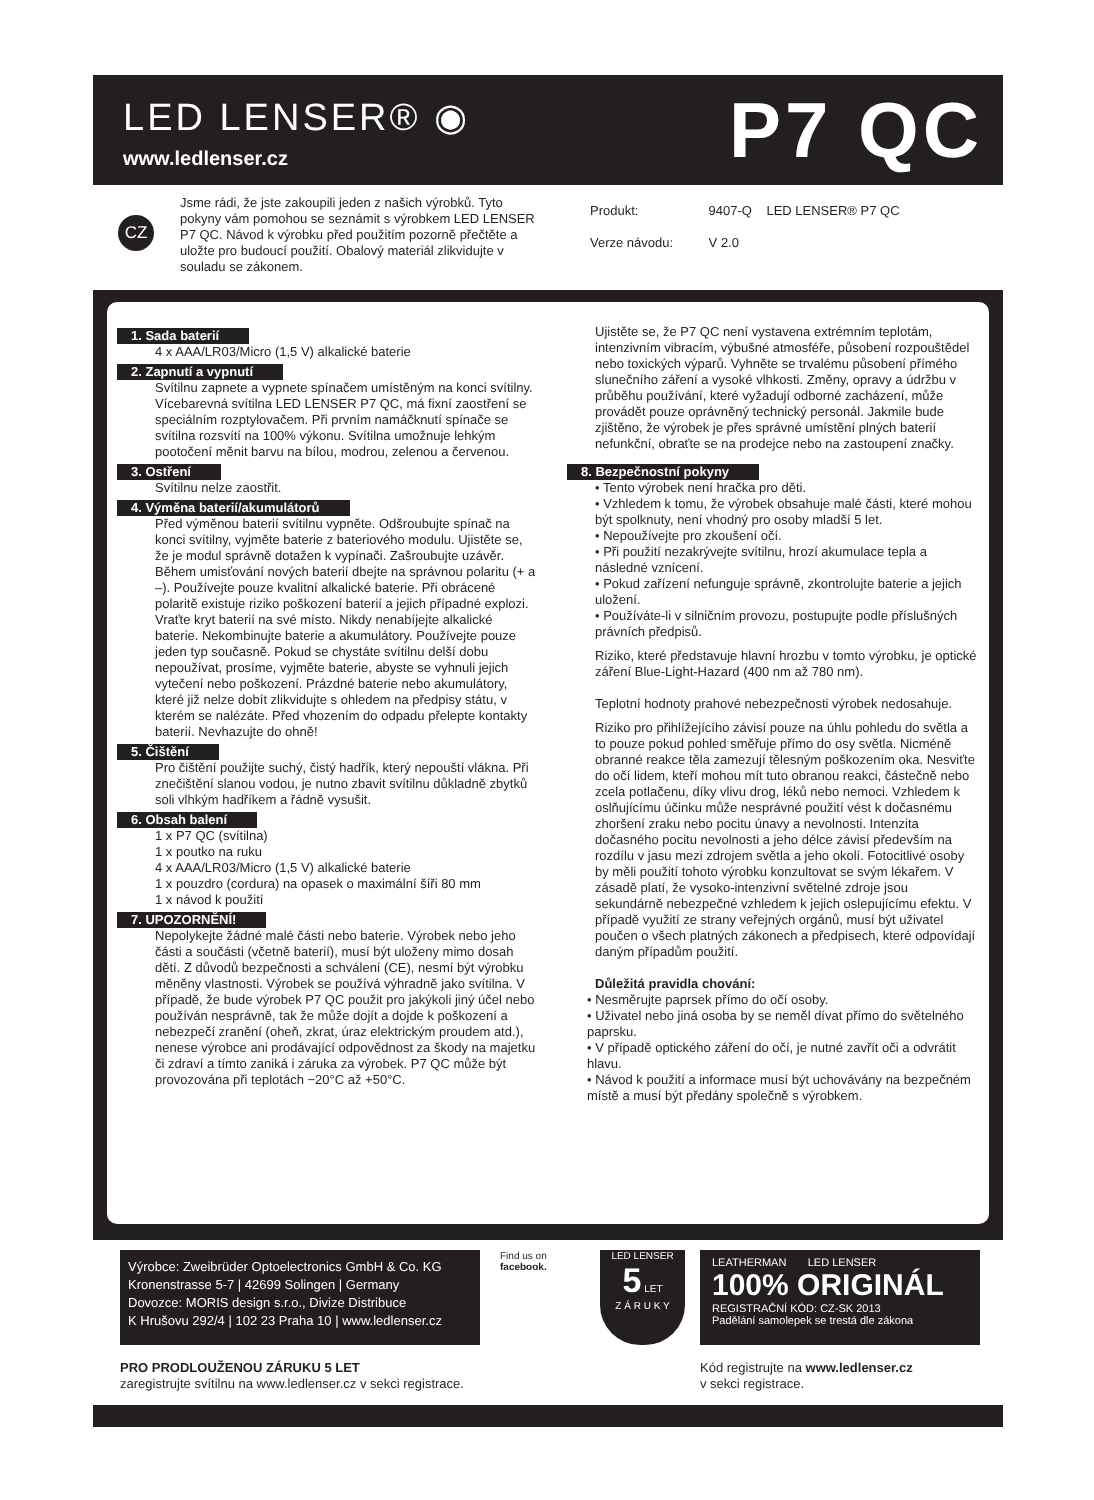LED LENSER® ◉
www.ledlenser.cz P7 QC
CZ
Jsme rádi, že jste zakoupili jeden z našich výrobků. Tyto pokyny vám pomohou se seznámit s výrobkem LED LENSER P7 QC. Návod k výrobku před použitím pozorně přečtěte a uložte pro budoucí použití. Obalový materiál zlikvidujte v souladu se zákonem.
Produkt: 9407-Q LED LENSER® P7 QC
Verze návodu: V 2.0
1. Sada baterií
4 x AAA/LR03/Micro (1,5 V) alkalické baterie
2. Zapnutí a vypnutí
Svítilnu zapnete a vypnete spínačem umístěným na konci svítilny. Vícebarevná svítilna LED LENSER P7 QC, má fixní zaostření se speciálním rozptylovačem. Při prvním namáčknutí spínače se svítilna rozsvítí na 100% výkonu. Svítilna umožnuje lehkým pootočení měnit barvu na bílou, modrou, zelenou a červenou.
3. Ostření
Svítilnu nelze zaostřit.
4. Výměna baterií/akumulátorů
Před výměnou baterií svítilnu vypněte. Odšroubujte spínač na konci svítilny, vyjměte baterie z bateriového modulu. Ujistěte se, že je modul správně dotažen k vypínači. Zašroubujte uzávěr. Během umisťování nových baterií dbejte na správnou polaritu (+ a –). Používejte pouze kvalitní alkalické baterie. Při obrácené polaritě existuje riziko poškození baterií a jejich případné explozi. Vraťte kryt baterií na své místo. Nikdy nenabíjejte alkalické baterie. Nekombinujte baterie a akumulátory. Používejte pouze jeden typ současně. Pokud se chystáte svítilnu delší dobu nepoužívat, prosíme, vyjměte baterie, abyste se vyhnuli jejich vytečení nebo poškození. Prázdné baterie nebo akumulátory, které již nelze dobít zlikvidujte s ohledem na předpisy státu, v kterém se nalézáte. Před vhozením do odpadu přelepte kontakty baterií. Nevhazujte do ohně!
5. Čištění
Pro čištění použijte suchý, čistý hadřík, který nepouští vlákna. Při znečištění slanou vodou, je nutno zbavit svítilnu důkladně zbytků soli vlhkým hadříkem a řádně vysušit.
6. Obsah balení
1 x P7 QC (svítilna)
1 x poutko na ruku
4 x AAA/LR03/Micro (1,5 V) alkalické baterie
1 x pouzdro (cordura) na opasek o maximální šíři 80 mm
1 x návod k použití
7. UPOZORNĚNÍ!
Nepolykejte žádné malé části nebo baterie. Výrobek nebo jeho části a součásti (včetně baterií), musí být uloženy mimo dosah dětí. Z důvodů bezpečnosti a schválení (CE), nesmí být výrobku měněny vlastnosti. Výrobek se používá výhradně jako svítilna. V případě, že bude výrobek P7 QC použit pro jakýkoli jiný účel nebo používán nesprávně, tak že může dojít a dojde k poškození a nebezpečí zranění (oheň, zkrat, úraz elektrickým proudem atd.), nenese výrobce ani prodávající odpovědnost za škody na majetku či zdraví a tímto zaniká i záruka za výrobek. P7 QC může být provozována při teplotách −20°C až +50°C.
Ujistěte se, že P7 QC není vystavena extrémním teplotám, intenzivním vibracím, výbušné atmosféře, působení rozpouštědel nebo toxických výparů. Vyhněte se trvalému působení přímého slunečního záření a vysoké vlhkosti. Změny, opravy a údržbu v průběhu používání, které vyžadují odborné zacházení, může provádět pouze oprávněný technický personál. Jakmile bude zjištěno, že výrobek je přes správné umístění plných baterií nefunkční, obraťte se na prodejce nebo na zastoupení značky.
8. Bezpečnostní pokyny
• Tento výrobek není hračka pro děti.
• Vzhledem k tomu, že výrobek obsahuje malé části, které mohou být spolknuty, není vhodný pro osoby mladší 5 let.
• Nepoužívejte pro zkoušení očí.
• Při použití nezakrývejte svítilnu, hrozí akumulace tepla a následné vznícení.
• Pokud zařízení nefunguje správně, zkontrolujte baterie a jejich uložení.
• Používáte-li v silničním provozu, postupujte podle příslušných právních předpisů.
Riziko, které představuje hlavní hrozbu v tomto výrobku, je optické záření Blue-Light-Hazard (400 nm až 780 nm).
Teplotní hodnoty prahové nebezpečnosti výrobek nedosahuje.
Riziko pro přihlížejícího závisí pouze na úhlu pohledu do světla a to pouze pokud pohled směřuje přímo do osy světla. Nicméně obranné reakce těla zamezují tělesným poškozením oka. Nesviťte do očí lidem, kteří mohou mít tuto obranou reakci, částečně nebo zcela potlačenu, díky vlivu drog, léků nebo nemoci. Vzhledem k oslňujícímu účinku může nesprávné použití vést k dočasnému zhoršení zraku nebo pocitu únavy a nevolnosti. Intenzita dočasného pocitu nevolnosti a jeho délce závisí především na rozdílu v jasu mezi zdrojem světla a jeho okolí. Fotocitlivé osoby by měli použití tohoto výrobku konzultovat se svým lékařem. V zásadě platí, že vysoko-intenzivní světelné zdroje jsou sekundárně nebezpečné vzhledem k jejich oslepujícímu efektu. V případě využití ze strany veřejných orgánů, musí být uživatel poučen o všech platných zákonech a předpisech, které odpovídají daným případům použití.
Důležitá pravidla chování:
• Nesměrujte paprsek přímo do očí osoby.
• Uživatel nebo jiná osoba by se neměl dívat přímo do světelného paprsku.
• V případě optického záření do očí, je nutné zavřít oči a odvrátit hlavu.
• Návod k použití a informace musí být uchovávány na bezpečném místě a musí být předány společně s výrobkem.
Výrobce: Zweibrüder Optoelectronics GmbH & Co. KG
Kronenstrasse 5-7 | 42699 Solingen | Germany
Dovozce: MORIS design s.r.o., Divize Distribuce
K Hrušovu 292/4 | 102 23 Praha 10 | www.ledlenser.cz
Find us on facebook.
LED LENSER
5 LET
Z Á R U K Y
LEATHERMAN LED LENSER
100% ORIGINÁL
REGISTRAČNÍ KÓD: CZ-SK 2013
Padělání samolepek se trestá dle zákona
PRO PRODLOUŽENOU ZÁRUKU 5 LET
zaregistrujte svítilnu na www.ledlenser.cz v sekci registrace.
Kód registrujte na www.ledlenser.cz
v sekci registrace.